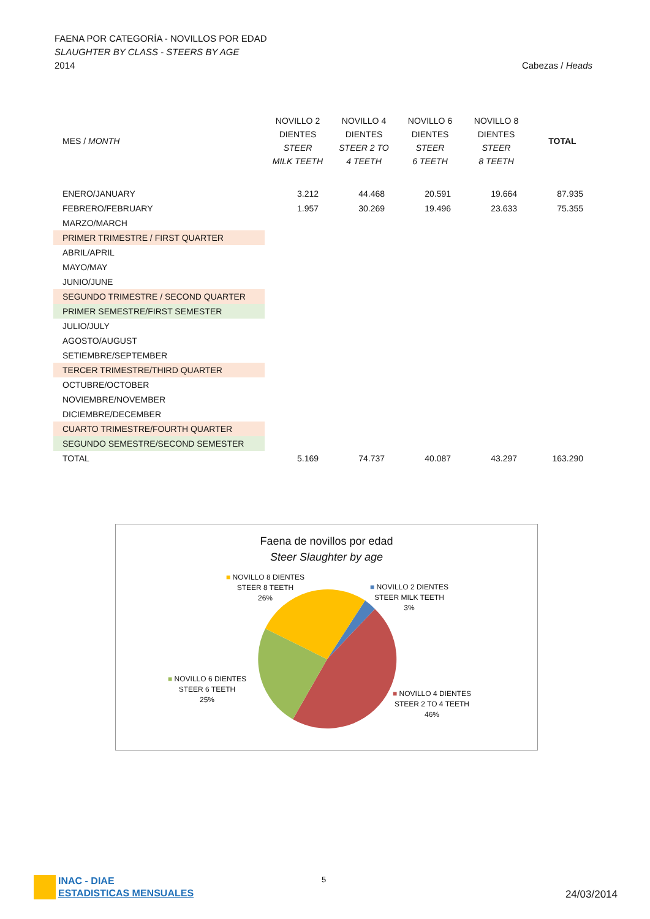FAENA POR CATEGORÍA - NOVILLOS POR EDAD
SLAUGHTER BY CLASS - STEERS BY AGE
2014 Cabezas / Heads
| MES / MONTH | NOVILLO 2 DIENTES STEER MILK TEETH | NOVILLO 4 DIENTES STEER 2 TO 4 TEETH | NOVILLO 6 DIENTES STEER 6 TEETH | NOVILLO 8 DIENTES STEER 8 TEETH | TOTAL |
| --- | --- | --- | --- | --- | --- |
| ENERO/JANUARY | 3.212 | 44.468 | 20.591 | 19.664 | 87.935 |
| FEBRERO/FEBRUARY | 1.957 | 30.269 | 19.496 | 23.633 | 75.355 |
| MARZO/MARCH | | | | | |
| PRIMER TRIMESTRE / FIRST QUARTER | | | | | |
| ABRIL/APRIL | | | | | |
| MAYO/MAY | | | | | |
| JUNIO/JUNE | | | | | |
| SEGUNDO TRIMESTRE / SECOND QUARTER | | | | | |
| PRIMER SEMESTRE/FIRST SEMESTER | | | | | |
| JULIO/JULY | | | | | |
| AGOSTO/AUGUST | | | | | |
| SETIEMBRE/SEPTEMBER | | | | | |
| TERCER TRIMESTRE/THIRD QUARTER | | | | | |
| OCTUBRE/OCTOBER | | | | | |
| NOVIEMBRE/NOVEMBER | | | | | |
| DICIEMBRE/DECEMBER | | | | | |
| CUARTO TRIMESTRE/FOURTH QUARTER | | | | | |
| SEGUNDO SEMESTRE/SECOND SEMESTER | | | | | |
| TOTAL | 5.169 | 74.737 | 40.087 | 43.297 | 163.290 |
Faena de novillos por edad
Steer Slaughter by age
■ NOVILLO 8 DIENTES
STEER 8 TEETH
26%
■ NOVILLO 2 DIENTES
STEER MILK TEETH
3%
■ NOVILLO 6 DIENTES
STEER 6 TEETH
25%
■ NOVILLO 4 DIENTES
STEER 2 TO 4 TEETH
46%
INAC - DIAE
ESTADISTICAS MENSUALES
5
24/03/2014